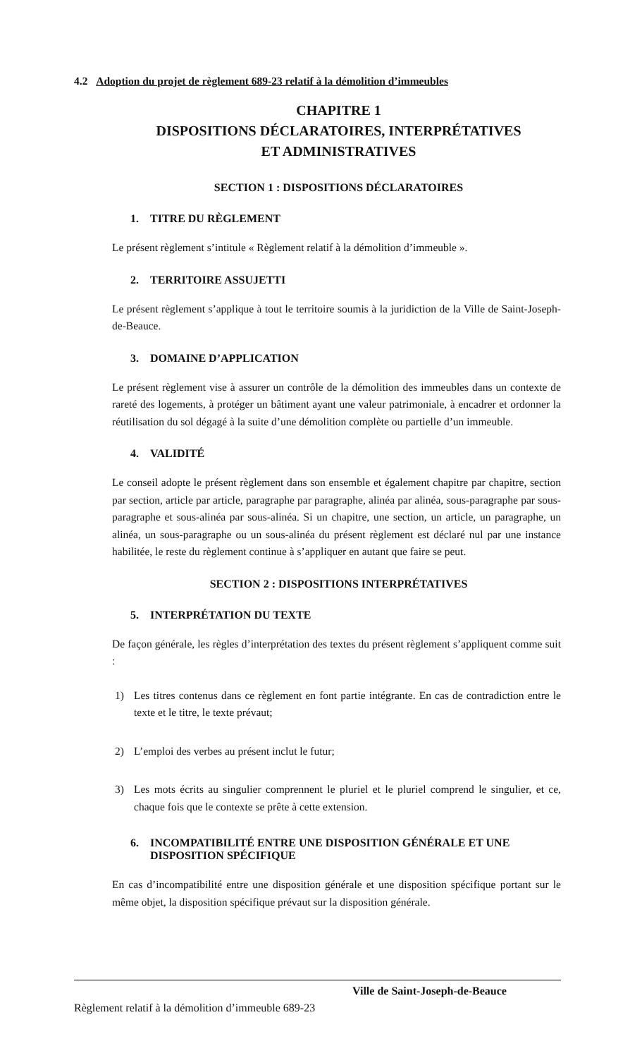4.2 Adoption du projet de règlement 689-23 relatif à la démolition d’immeubles
CHAPITRE 1
DISPOSITIONS DÉCLARATOIRES, INTERPRÉTATIVES
ET ADMINISTRATIVES
SECTION 1 : DISPOSITIONS DÉCLARATOIRES
1. TITRE DU RÈGLEMENT
Le présent règlement s’intitule « Règlement relatif à la démolition d’immeuble ».
2. TERRITOIRE ASSUJETTI
Le présent règlement s’applique à tout le territoire soumis à la juridiction de la Ville de Saint-Joseph-de-Beauce.
3. DOMAINE D’APPLICATION
Le présent règlement vise à assurer un contrôle de la démolition des immeubles dans un contexte de rareté des logements, à protéger un bâtiment ayant une valeur patrimoniale, à encadrer et ordonner la réutilisation du sol dégagé à la suite d’une démolition complète ou partielle d’un immeuble.
4. VALIDITÉ
Le conseil adopte le présent règlement dans son ensemble et également chapitre par chapitre, section par section, article par article, paragraphe par paragraphe, alinéa par alinéa, sous-paragraphe par sous-paragraphe et sous-alinéa par sous-alinéa. Si un chapitre, une section, un article, un paragraphe, un alinéa, un sous-paragraphe ou un sous-alinéa du présent règlement est déclaré nul par une instance habilitée, le reste du règlement continue à s’appliquer en autant que faire se peut.
SECTION 2 : DISPOSITIONS INTERPRÉTATIVES
5. INTERPRÉTATION DU TEXTE
De façon générale, les règles d’interprétation des textes du présent règlement s’appliquent comme suit :
1) Les titres contenus dans ce règlement en font partie intégrante. En cas de contradiction entre le texte et le titre, le texte prévaut;
2) L’emploi des verbes au présent inclut le futur;
3) Les mots écrits au singulier comprennent le pluriel et le pluriel comprend le singulier, et ce, chaque fois que le contexte se prête à cette extension.
6. INCOMPATIBILITÉ ENTRE UNE DISPOSITION GÉNÉRALE ET UNE DISPOSITION SPÉCIFIQUE
En cas d’incompatibilité entre une disposition générale et une disposition spécifique portant sur le même objet, la disposition spécifique prévaut sur la disposition générale.
Ville de Saint-Joseph-de-Beauce
Règlement relatif à la démolition d’immeuble 689-23